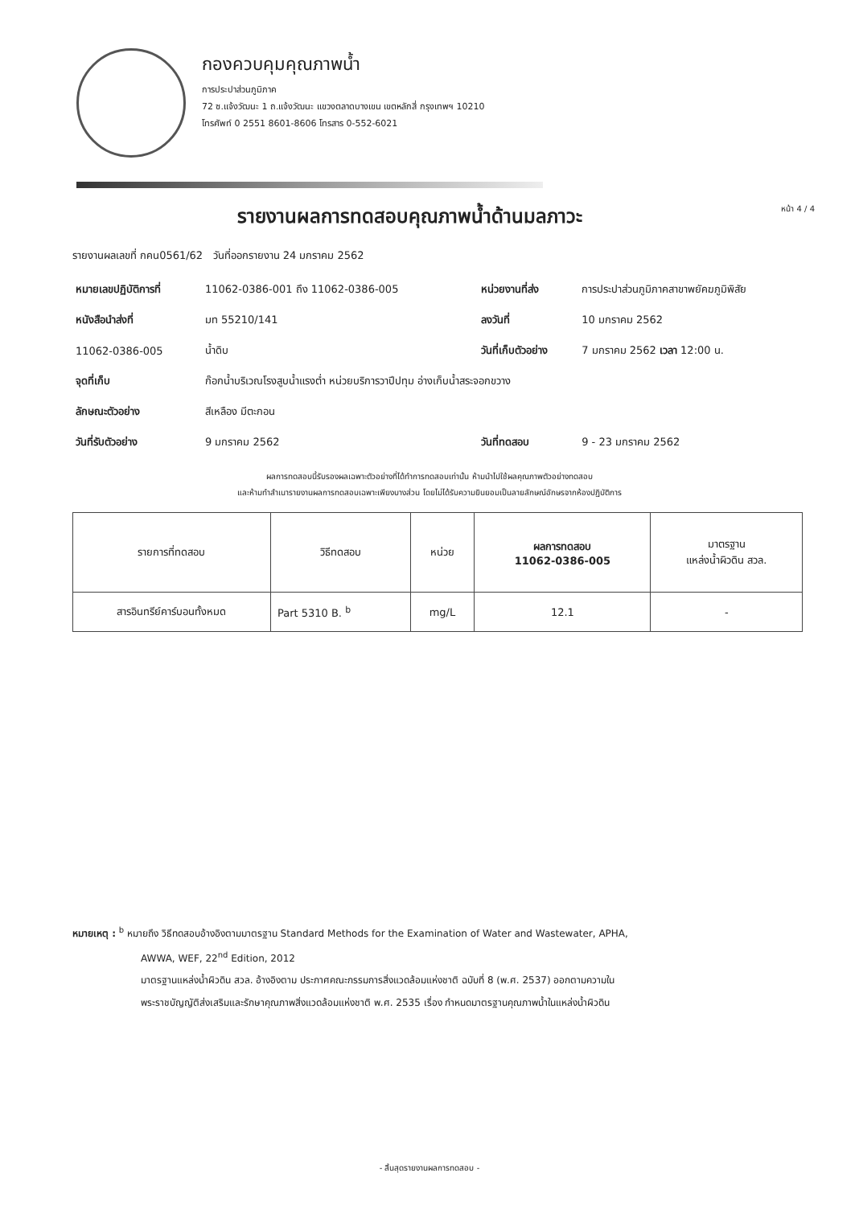กองควบคุมคุณภาพน้ำ
การประปาส่วนภูมิภาค
72 ซ.แจ้งวัฒนะ 1 ถ.แจ้งวัฒนะ แขวงตลาดบางเขน เขตหลักสี่ กรุงเทพฯ 10210
โทรศัพท์ 0 2551 8601-8606 โทรสาร 0-552-6021
รายงานผลการทดสอบคุณภาพน้ำด้านมลภาวะ
หน้า 4 / 4
รายงานผลเลขที่ กคน0561/62 วันที่ออกรายงาน 24 มกราคม 2562
| หมายเลขปฏิบัติการที่ | 11062-0386-001 ถึง 11062-0386-005 | หน่วยงานที่ส่ง | การประปาส่วนภูมิภาคสาขาพยัคฆภูมิพิสัย |
| หนังสือนำส่งที่ | มท 55210/141 | ลงวันที่ | 10 มกราคม 2562 |
| 11062-0386-005 | น้ำดิบ | วันที่เก็บตัวอย่าง | 7 มกราคม 2562 เวลา 12:00 น. |
| จุดที่เก็บ | ก๊อกน้ำบริเวณโรงสูบน้ำแรงต่ำ หน่วยบริการวาปีปทุม อ่างเก็บน้ำสระจอกขวาง | | |
| ลักษณะตัวอย่าง | สีเหลือง มีตะกอน | | |
| วันที่รับตัวอย่าง | 9 มกราคม 2562 | วันที่ทดสอบ | 9 - 23 มกราคม 2562 |
ผลการทดสอบนี้รับรองผลเฉพาะตัวอย่างที่ได้ทำการทดสอบเท่านั้น ห้ามนำไปใช้ผลคุณภาพตัวอย่างทดสอบ
และห้ามทำสำเนารายงานผลการทดสอบเฉพาะเพียงบางส่วน โดยไม่ได้รับความยินยอมเป็นลายลักษณ์อักษรจากห้องปฏิบัติการ
| รายการที่ทดสอบ | วิธีทดสอบ | หน่วย | ผลการทดสอบ 11062-0386-005 | มาตรฐาน แหล่งน้ำผิวดิน สวล. |
| --- | --- | --- | --- | --- |
| สารอินทรีย์คาร์บอนทั้งหมด | Part 5310 B. <sup>b</sup> | mg/L | 12.1 | - |
หมายเหตุ : <sup>b</sup> หมายถึง วิธีทดสอบอ้างอิงตามมาตรฐาน Standard Methods for the Examination of Water and Wastewater, APHA,
AWWA, WEF, 22<sup>nd</sup> Edition, 2012
มาตรฐานแหล่งน้ำผิวดิน สวล. อ้างอิงตาม ประกาศคณะกรรมการสิ่งแวดล้อมแห่งชาติ ฉบับที่ 8 (พ.ศ. 2537) ออกตามความใน
พระราชบัญญัติส่งเสริมและรักษาคุณภาพสิ่งแวดล้อมแห่งชาติ พ.ศ. 2535 เรื่อง กำหนดมาตรฐานคุณภาพน้ำในแหล่งน้ำผิวดิน
- สิ้นสุดรายงานผลการทดสอบ -